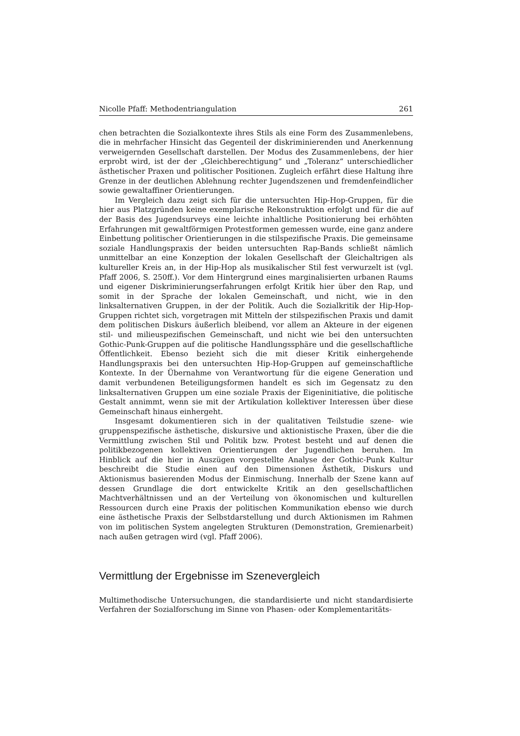Nicolle Pfaff: Methodentriangulation 261
chen betrachten die Sozialkontexte ihres Stils als eine Form des Zusammenlebens, die in mehrfacher Hinsicht das Gegenteil der diskriminierenden und Anerkennung verweigernden Gesellschaft darstellen. Der Modus des Zusammenlebens, der hier erprobt wird, ist der der „Gleichberechtigung“ und „Toleranz“ unterschiedlicher ästhetischer Praxen und politischer Positionen. Zugleich erfährt diese Haltung ihre Grenze in der deutlichen Ablehnung rechter Jugendszenen und fremdenfeindlicher sowie gewaltaffiner Orientierungen.
Im Vergleich dazu zeigt sich für die untersuchten Hip-Hop-Gruppen, für die hier aus Platzgründen keine exemplarische Rekonstruktion erfolgt und für die auf der Basis des Jugendsurveys eine leichte inhaltliche Positionierung bei erhöhten Erfahrungen mit gewaltförmigen Protestformen gemessen wurde, eine ganz andere Einbettung politischer Orientierungen in die stilspezifische Praxis. Die gemeinsame soziale Handlungspraxis der beiden untersuchten Rap-Bands schließt nämlich unmittelbar an eine Konzeption der lokalen Gesellschaft der Gleichaltrigen als kultureller Kreis an, in der Hip-Hop als musikalischer Stil fest verwurzelt ist (vgl. Pfaff 2006, S. 250ff.). Vor dem Hintergrund eines marginalisierten urbanen Raums und eigener Diskriminierungserfahrungen erfolgt Kritik hier über den Rap, und somit in der Sprache der lokalen Gemeinschaft, und nicht, wie in den linksalternativen Gruppen, in der der Politik. Auch die Sozialkritik der Hip-Hop-Gruppen richtet sich, vorgetragen mit Mitteln der stilspezifischen Praxis und damit dem politischen Diskurs äußerlich bleibend, vor allem an Akteure in der eigenen stil- und milieuspezifischen Gemeinschaft, und nicht wie bei den untersuchten Gothic-Punk-Gruppen auf die politische Handlungssphäre und die gesellschaftliche Öffentlichkeit. Ebenso bezieht sich die mit dieser Kritik einhergehende Handlungspraxis bei den untersuchten Hip-Hop-Gruppen auf gemeinschaftliche Kontexte. In der Übernahme von Verantwortung für die eigene Generation und damit verbundenen Beteiligungsformen handelt es sich im Gegensatz zu den linksalternativen Gruppen um eine soziale Praxis der Eigeninitiative, die politische Gestalt annimmt, wenn sie mit der Artikulation kollektiver Interessen über diese Gemeinschaft hinaus einhergeht.
Insgesamt dokumentieren sich in der qualitativen Teilstudie szene- wie gruppenspezifische ästhetische, diskursive und aktionistische Praxen, über die die Vermittlung zwischen Stil und Politik bzw. Protest besteht und auf denen die politikbezogenen kollektiven Orientierungen der Jugendlichen beruhen. Im Hinblick auf die hier in Auszügen vorgestellte Analyse der Gothic-Punk Kultur beschreibt die Studie einen auf den Dimensionen Ästhetik, Diskurs und Aktionismus basierenden Modus der Einmischung. Innerhalb der Szene kann auf dessen Grundlage die dort entwickelte Kritik an den gesellschaftlichen Machtverhältnissen und an der Verteilung von ökonomischen und kulturellen Ressourcen durch eine Praxis der politischen Kommunikation ebenso wie durch eine ästhetische Praxis der Selbstdarstellung und durch Aktionismen im Rahmen von im politischen System angelegten Strukturen (Demonstration, Gremienarbeit) nach außen getragen wird (vgl. Pfaff 2006).
Vermittlung der Ergebnisse im Szenevergleich
Multimethodische Untersuchungen, die standardisierte und nicht standardisierte Verfahren der Sozialforschung im Sinne von Phasen- oder Komplementaritäts-